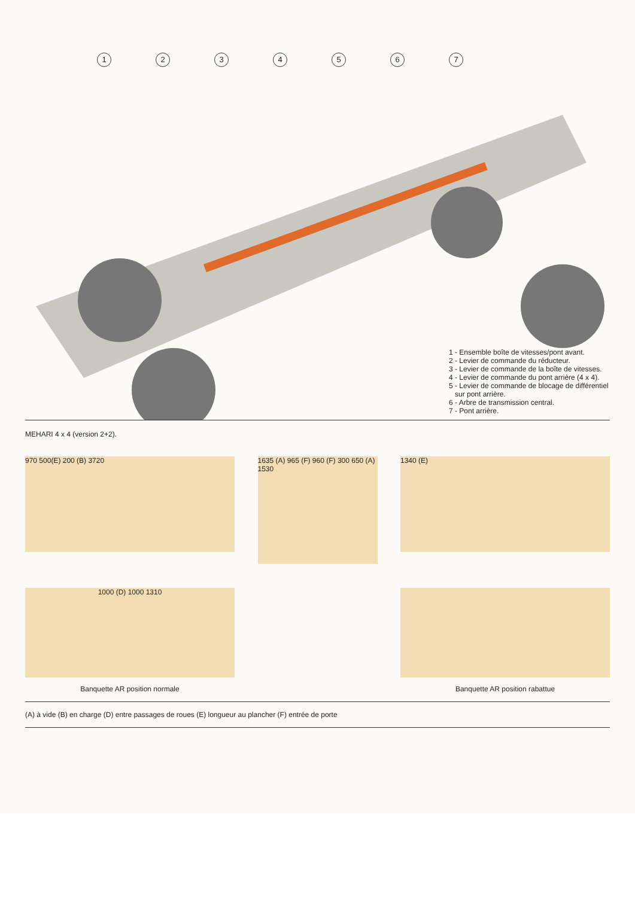1234567
1 - Ensemble boîte de vitesses/pont avant.
2 - Levier de commande du réducteur.
3 - Levier de commande de la boîte de vitesses.
4 - Levier de commande du pont arrière (4 x 4).
5 - Levier de commande de blocage de différentiel
sur pont arrière.
6 - Arbre de transmission central.
7 - Pont arrière.
MEHARI 4 x 4 (version 2+2).
970 500(E) 200 (B) 3720
1635 (A) 965 (F) 960 (F) 300 650 (A) 1530
1340 (E)
1000 (D) 1000 1310
Banquette AR position normale
Banquette AR position rabattue
(A) à vide (B) en charge (D) entre passages de roues (E) longueur au plancher (F) entrée de porte